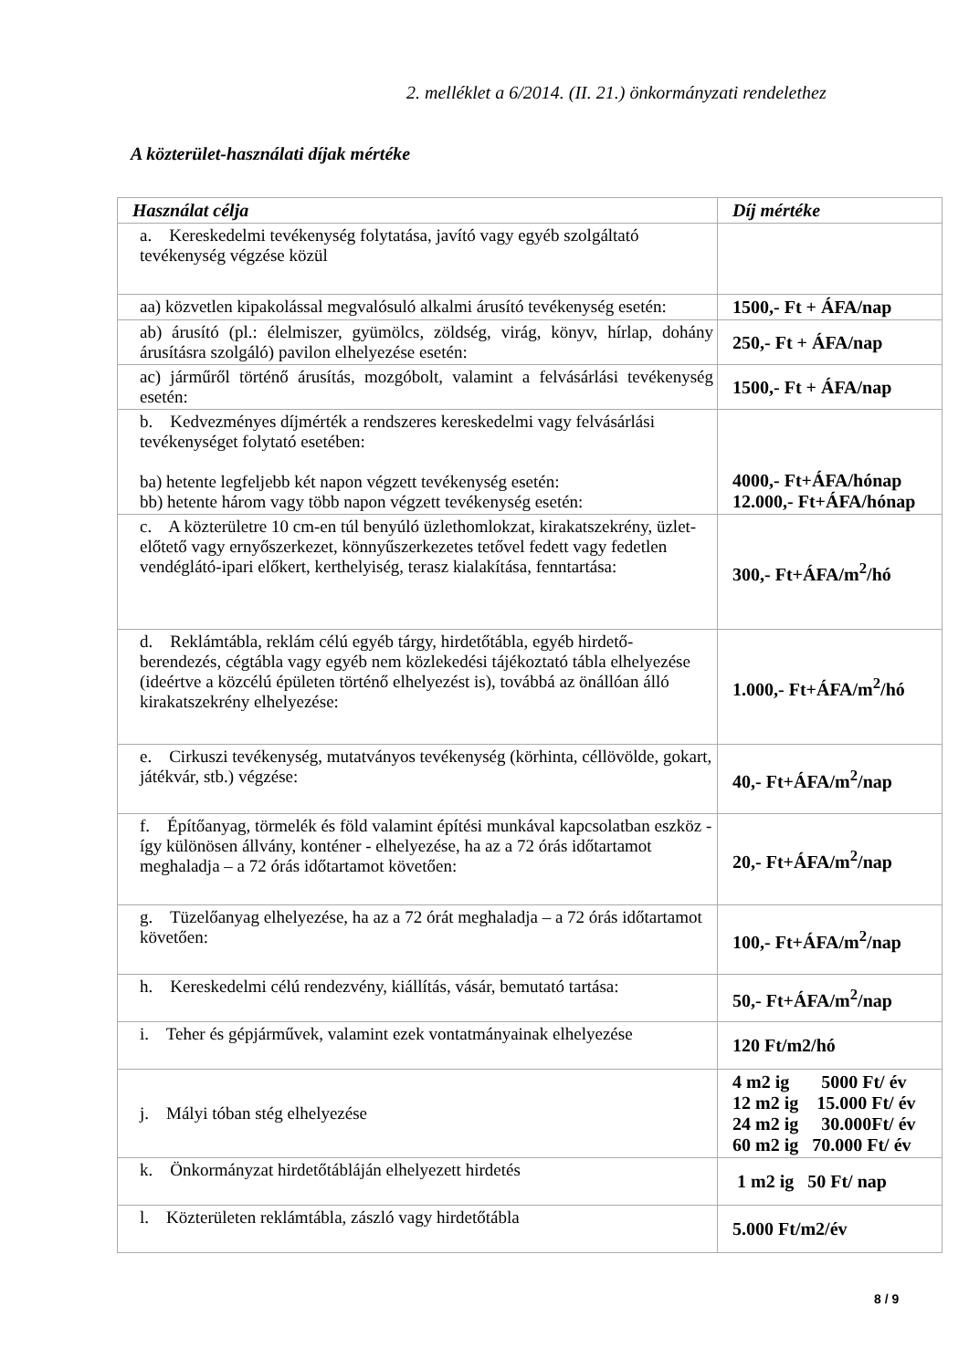2. melléklet a 6/2014. (II. 21.) önkormányzati rendelethez
A közterület-használati díjak mértéke
| Használat célja | Díj mértéke |
| --- | --- |
| a. Kereskedelmi tevékenység folytatása, javító vagy egyéb szolgáltató tevékenység végzése közül | |
| aa) közvetlen kipakolással megvalósuló alkalmi árusító tevékenység esetén: | 1500,- Ft + ÁFA/nap |
| ab) árusító (pl.: élelmiszer, gyümölcs, zöldség, virág, könyv, hírlap, dohány árusításra szolgáló) pavilon elhelyezése esetén: | 250,- Ft + ÁFA/nap |
| ac) járműről történő árusítás, mozgóbolt, valamint a felvásárlási tevékenység esetén: | 1500,- Ft + ÁFA/nap |
| b. Kedvezményes díjmérték a rendszeres kereskedelmi vagy felvásárlási tevékenységet folytató esetében: ba) hetente legfeljebb két napon végzett tevékenység esetén: bb) hetente három vagy több napon végzett tevékenység esetén: | 4000,- Ft+ÁFA/hónap 12.000,- Ft+ÁFA/hónap |
| c. A közterületre 10 cm-en túl benyúló üzlethomlokzat, kirakatszekrény, üzlet-előtető vagy ernyőszerkezet, könnyűszerkezetes tetővel fedett vagy fedetlen vendéglátó-ipari előkert, kerthelyiség, terasz kialakítása, fenntartása: | 300,- Ft+ÁFA/m<sup>2</sup>/hó |
| d. Reklámtábla, reklám célú egyéb tárgy, hirdetőtábla, egyéb hirdető-berendezés, cégtábla vagy egyéb nem közlekedési tájékoztató tábla elhelyezése (ideértve a közcélú épületen történő elhelyezést is), továbbá az önállóan álló kirakatszekrény elhelyezése: | 1.000,- Ft+ÁFA/m<sup>2</sup>/hó |
| e. Cirkuszi tevékenység, mutatványos tevékenység (körhinta, céllövölde, gokart, játékvár, stb.) végzése: | 40,- Ft+ÁFA/m<sup>2</sup>/nap |
| f. Építőanyag, törmelék és föld valamint építési munkával kapcsolatban eszköz - így különösen állvány, konténer - elhelyezése, ha az a 72 órás időtartamot meghaladja – a 72 órás időtartamot követően: | 20,- Ft+ÁFA/m<sup>2</sup>/nap |
| g. Tüzelőanyag elhelyezése, ha az a 72 órát meghaladja – a 72 órás időtartamot követően: | 100,- Ft+ÁFA/m<sup>2</sup>/nap |
| h. Kereskedelmi célú rendezvény, kiállítás, vásár, bemutató tartása: | 50,- Ft+ÁFA/m<sup>2</sup>/nap |
| i. Teher és gépjárművek, valamint ezek vontatmányainak elhelyezése | 120 Ft/m2/hó |
| j. Mályi tóban stég elhelyezése | 4 m2 ig 5000 Ft/ év 12 m2 ig 15.000 Ft/ év 24 m2 ig 30.000Ft/ év 60 m2 ig 70.000 Ft/ év |
| k. Önkormányzat hirdetőtábláján elhelyezett hirdetés | 1 m2 ig 50 Ft/ nap |
| l. Közterületen reklámtábla, zászló vagy hirdetőtábla | 5.000 Ft/m2/év |
8 / 9